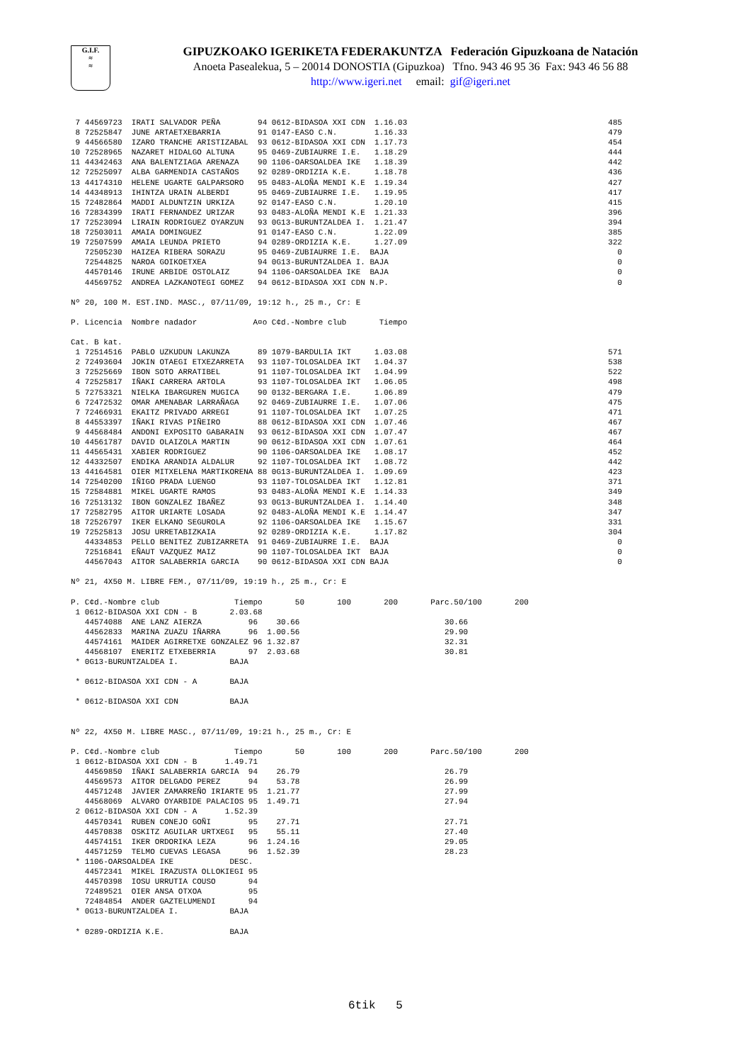G.I.F.
≈
≈
GIPUZKOAKO IGERIKETA FEDERAKUNTZA Federación Gipuzkoana de Natación
Anoeta Pasealekua, 5 – 20014 DONOSTIA (Gipuzkoa) Tfno. 943 46 95 36 Fax: 943 46 56 88
http://www.igeri.net email: gif@igeri.net
 7 44569723  IRATI SALVADOR PEÑA        94 0612-BIDASOA XXI CDN  1.16.03                                           485
 8 72525847  JUNE ARTAETXEBARRIA        91 0147-EASO C.N.        1.16.33                                           479
 9 44566580  IZARO TRANCHE ARISTIZABAL  93 0612-BIDASOA XXI CDN  1.17.73                                           454
10 72528965  NAZARET HIDALGO ALTUNA     95 0469-ZUBIAURRE I.E.   1.18.29                                           444
11 44342463  ANA BALENTZIAGA ARENAZA    90 1106-OARSOALDEA IKE   1.18.39                                           442
12 72525097  ALBA GARMENDIA CASTAÑOS    92 0289-ORDIZIA K.E.     1.18.78                                           436
13 44174310  HELENE UGARTE GALPARSORO   95 0483-ALOÑA MENDI K.E  1.19.34                                           427
14 44348913  IHINTZA URAIN ALBERDI      95 0469-ZUBIAURRE I.E.   1.19.95                                           417
15 72482864  MADDI ALDUNTZIN URKIZA     92 0147-EASO C.N.        1.20.10                                           415
16 72834399  IRATI FERNANDEZ URIZAR     93 0483-ALOÑA MENDI K.E  1.21.33                                           396
17 72523094  LIRAIN RODRIGUEZ OYARZUN   93 0G13-BURUNTZALDEA I.  1.21.47                                           394
18 72503011  AMAIA DOMINGUEZ            91 0147-EASO C.N.        1.22.09                                           385
19 72507599  AMAIA LEUNDA PRIETO        94 0289-ORDIZIA K.E.     1.27.09                                           322
   72505230  HAIZEA RIBERA SORAZU       95 0469-ZUBIAURRE I.E.  BAJA                                                 0
   72544825  NAROA GOIKOETXEA           94 0G13-BURUNTZALDEA I. BAJA                                                 0
   44570146  IRUNE ARBIDE OSTOLAIZ      94 1106-OARSOALDEA IKE  BAJA                                                 0
   44569752  ANDREA LAZKANOTEGI GOMEZ   94 0612-BIDASOA XXI CDN N.P.                                                 0

Nº 20, 100 M. EST.IND. MASC., 07/11/09, 19:12 h., 25 m., Cr: E

P. Licencia  Nombre nadador            A¤o C¢d.-Nombre club       Tiempo

Cat. B kat.
 1 72514516  PABLO UZKUDUN LAKUNZA      89 1079-BARDULIA IKT     1.03.08                                           571
 2 72493604  JOKIN OTAEGI ETXEZARRETA   93 1107-TOLOSALDEA IKT   1.04.37                                           538
 3 72525669  IBON SOTO ARRATIBEL        91 1107-TOLOSALDEA IKT   1.04.99                                           522
 4 72525817  IÑAKI CARRERA ARTOLA       93 1107-TOLOSALDEA IKT   1.06.05                                           498
 5 72753321  NIELKA IBARGUREN MUGICA    90 0132-BERGARA I.E.     1.06.89                                           479
 6 72472532  OMAR AMENABAR LARRAÑAGA    92 0469-ZUBIAURRE I.E.   1.07.06                                           475
 7 72466931  EKAITZ PRIVADO ARREGI      91 1107-TOLOSALDEA IKT   1.07.25                                           471
 8 44553397  IÑAKI RIVAS PIÑEIRO        88 0612-BIDASOA XXI CDN  1.07.46                                           467
 9 44568484  ANDONI EXPOSITO GABARAIN   93 0612-BIDASOA XXI CDN  1.07.47                                           467
10 44561787  DAVID OLAIZOLA MARTIN      90 0612-BIDASOA XXI CDN  1.07.61                                           464
11 44565431  XABIER RODRIGUEZ           90 1106-OARSOALDEA IKE   1.08.17                                           452
12 44332507  ENDIKA ARANDIA ALDALUR     92 1107-TOLOSALDEA IKT   1.08.72                                           442
13 44164581  OIER MITXELENA MARTIKORENA 88 0G13-BURUNTZALDEA I.  1.09.69                                           423
14 72540200  IÑIGO PRADA LUENGO         93 1107-TOLOSALDEA IKT   1.12.81                                           371
15 72584881  MIKEL UGARTE RAMOS         93 0483-ALOÑA MENDI K.E  1.14.33                                           349
16 72513132  IBON GONZALEZ IBAÑEZ       93 0G13-BURUNTZALDEA I.  1.14.40                                           348
17 72582795  AITOR URIARTE LOSADA       92 0483-ALOÑA MENDI K.E  1.14.47                                           347
18 72526797  IKER ELKANO SEGUROLA       92 1106-OARSOALDEA IKE   1.15.67                                           331
19 72525813  JOSU URRETABIZKAIA         92 0289-ORDIZIA K.E.     1.17.82                                           304
   44334853  PELLO BENITEZ ZUBIZARRETA  91 0469-ZUBIAURRE I.E.  BAJA                                                 0
   72516841  EÑAUT VAZQUEZ MAIZ         90 1107-TOLOSALDEA IKT  BAJA                                                 0
   44567043  AITOR SALABERRIA GARCIA    90 0612-BIDASOA XXI CDN BAJA                                                 0

Nº 21, 4X50 M. LIBRE FEM., 07/11/09, 19:19 h., 25 m., Cr: E

P. C¢d.-Nombre club                Tiempo       50       100       200       Parc.50/100       200
 1 0612-BIDASOA XXI CDN - B       2.03.68
   44574088  ANE LANZ AIERZA          96    30.66                               30.66
   44562833  MARINA ZUAZU IÑARRA      96  1.00.56                               29.90
   44574161  MAIDER AGIRRETXE GONZALEZ 96 1.32.87                               32.31
   44568107  ENERITZ ETXEBERRIA       97  2.03.68                               30.81
 * 0G13-BURUNTZALDEA I.           BAJA

 * 0612-BIDASOA XXI CDN - A       BAJA

 * 0612-BIDASOA XXI CDN           BAJA


Nº 22, 4X50 M. LIBRE MASC., 07/11/09, 19:21 h., 25 m., Cr: E

P. C¢d.-Nombre club                Tiempo       50       100       200       Parc.50/100       200
 1 0612-BIDASOA XXI CDN - B      1.49.71
   44569850  IÑAKI SALABERRIA GARCIA  94    26.79                               26.79
   44569573  AITOR DELGADO PEREZ      94    53.78                               26.99
   44571248  JAVIER ZAMARREÑO IRIARTE 95  1.21.77                               27.99
   44568069  ALVARO OYARBIDE PALACIOS 95  1.49.71                               27.94
 2 0612-BIDASOA XXI CDN - A      1.52.39
   44570341  RUBEN CONEJO GOÑI        95    27.71                               27.71
   44570838  OSKITZ AGUILAR URTXEGI   95    55.11                               27.40
   44574151  IKER ORDORIKA LEZA       96  1.24.16                               29.05
   44571259  TELMO CUEVAS LEGASA      96  1.52.39                               28.23
 * 1106-OARSOALDEA IKE            DESC.
   44572341  MIKEL IRAZUSTA OLLOKIEGI 95
   44570398  IOSU URRUTIA COUSO       94
   72489521  OIER ANSA OTXOA          95
   72484854  ANDER GAZTELUMENDI       94
 * 0G13-BURUNTZALDEA I.           BAJA

 * 0289-ORDIZIA K.E.              BAJA
6tik 5